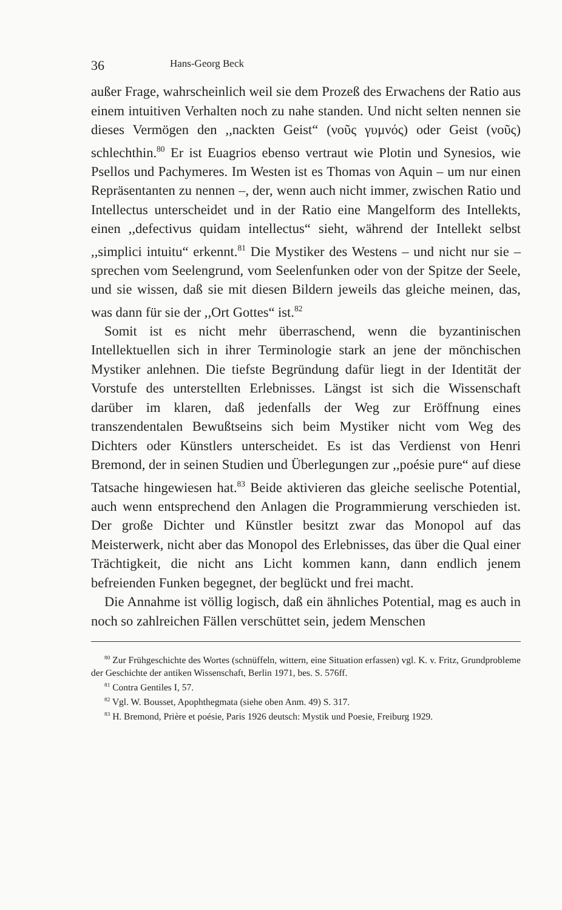36 Hans-Georg Beck
außer Frage, wahrscheinlich weil sie dem Prozeß des Erwachens der Ratio aus einem intuitiven Verhalten noch zu nahe standen. Und nicht selten nennen sie dieses Vermögen den ,,nackten Geist“ (νοῦς γυμνός) oder Geist (νοῦς) schlechthin.<sup>80</sup> Er ist Euagrios ebenso vertraut wie Plotin und Synesios, wie Psellos und Pachymeres. Im Westen ist es Thomas von Aquin – um nur einen Repräsentanten zu nennen –, der, wenn auch nicht immer, zwischen Ratio und Intellectus unterscheidet und in der Ratio eine Mangelform des Intellekts, einen ,,defectivus quidam intellectus“ sieht, während der Intellekt selbst ,,simplici intuitu“ erkennt.<sup>81</sup> Die Mystiker des Westens – und nicht nur sie – sprechen vom Seelengrund, vom Seelenfunken oder von der Spitze der Seele, und sie wissen, daß sie mit diesen Bildern jeweils das gleiche meinen, das, was dann für sie der ,,Ort Gottes“ ist.<sup>82</sup>
Somit ist es nicht mehr überraschend, wenn die byzantinischen Intellektuellen sich in ihrer Terminologie stark an jene der mönchischen Mystiker anlehnen. Die tiefste Begründung dafür liegt in der Identität der Vorstufe des unterstellten Erlebnisses. Längst ist sich die Wissenschaft darüber im klaren, daß jedenfalls der Weg zur Eröffnung eines transzendentalen Bewußtseins sich beim Mystiker nicht vom Weg des Dichters oder Künstlers unterscheidet. Es ist das Verdienst von Henri Bremond, der in seinen Studien und Überlegungen zur ,,poésie pure“ auf diese Tatsache hingewiesen hat.<sup>83</sup> Beide aktivieren das gleiche seelische Potential, auch wenn entsprechend den Anlagen die Programmierung verschieden ist. Der große Dichter und Künstler besitzt zwar das Monopol auf das Meisterwerk, nicht aber das Monopol des Erlebnisses, das über die Qual einer Trächtigkeit, die nicht ans Licht kommen kann, dann endlich jenem befreienden Funken begegnet, der beglückt und frei macht.
Die Annahme ist völlig logisch, daß ein ähnliches Potential, mag es auch in noch so zahlreichen Fällen verschüttet sein, jedem Menschen
<sup>80</sup> Zur Frühgeschichte des Wortes (schnüffeln, wittern, eine Situation erfassen) vgl. K. v. Fritz, Grundprobleme der Geschichte der antiken Wissenschaft, Berlin 1971, bes. S. 576ff.
<sup>81</sup> Contra Gentiles I, 57.
<sup>82</sup> Vgl. W. Bousset, Apophthegmata (siehe oben Anm. 49) S. 317.
<sup>83</sup> H. Bremond, Prière et poésie, Paris 1926 deutsch: Mystik und Poesie, Freiburg 1929.